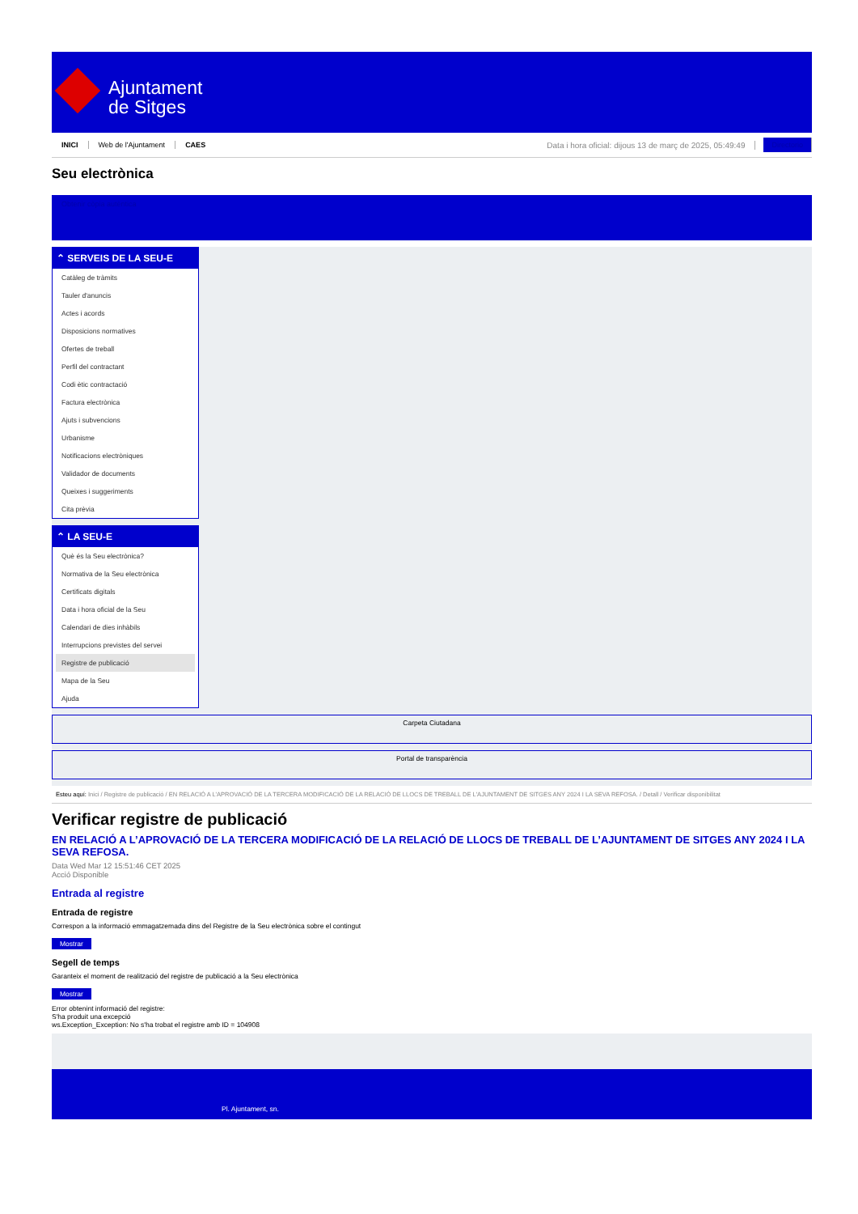Ajuntament
de Sitges
INICI Web de l'Ajuntament CAES Data i hora oficial: dijous 13 de març de 2025, 05:49:49 Directorio
Seu electrònica
Obtenir còpia autèntica
⌃ SERVEIS DE LA SEU-E
Catàleg de tràmits
Tauler d'anuncis
Actes i acords
Disposicions normatives
Ofertes de treball
Perfil del contractant
Codi ètic contractació
Factura electrònica
Ajuts i subvencions
Urbanisme
Notificacions electròniques
Validador de documents
Queixes i suggeriments
Cita prèvia
⌃ LA SEU-E
Què és la Seu electrònica?
Normativa de la Seu electrònica
Certificats digitals
Data i hora oficial de la Seu
Calendari de dies inhàbils
Interrupcions previstes del servei
Registre de publicació
Mapa de la Seu
Ajuda
Carpeta Ciutadana
Portal de transparència
Esteu aquí: Inici / Registre de publicació / EN RELACIÓ A L'APROVACIÓ DE LA TERCERA MODIFICACIÓ DE LA RELACIÓ DE LLOCS DE TREBALL DE L'AJUNTAMENT DE SITGES ANY 2024 I LA SEVA REFOSA. / Detall / Verificar disponibilitat
Verificar registre de publicació
EN RELACIÓ A L’APROVACIÓ DE LA TERCERA MODIFICACIÓ DE LA RELACIÓ DE LLOCS DE TREBALL DE L’AJUNTAMENT DE SITGES ANY 2024 I LA SEVA REFOSA.
Data Wed Mar 12 15:51:46 CET 2025
Acció Disponible
Entrada al registre
Entrada de registre
Correspon a la informació emmagatzemada dins del Registre de la Seu electrònica sobre el contingut
Mostrar
Segell de temps
Garanteix el moment de realització del registre de publicació a la Seu electrònica
Mostrar
Error obtenint informació del registre:
S'ha produit una excepció
ws.Exception_Exception: No s'ha trobat el registre amb ID = 104908
Pl. Ajuntament, sn.